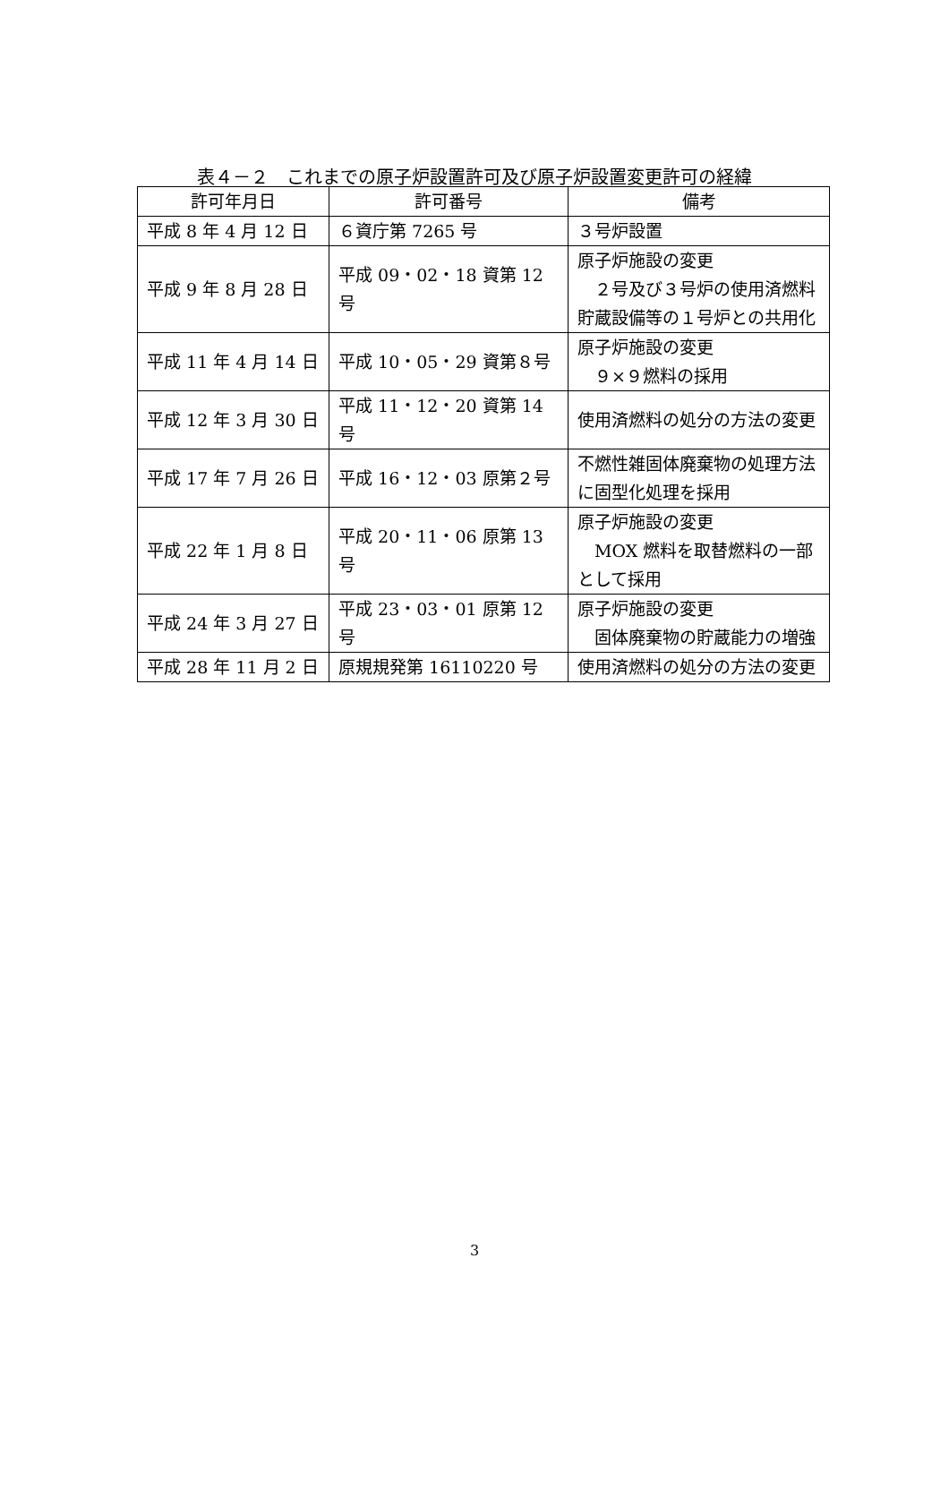表４－２　これまでの原子炉設置許可及び原子炉設置変更許可の経緯
| 許可年月日 | 許可番号 | 備考 |
| --- | --- | --- |
| 平成 8 年 4 月 12 日 | ６資庁第 7265 号 | ３号炉設置 |
| 平成 9 年 8 月 28 日 | 平成 09・02・18 資第 12 号 | 原子炉施設の変更 ２号及び３号炉の使用済燃料貯蔵設備等の１号炉との共用化 |
| 平成 11 年 4 月 14 日 | 平成 10・05・29 資第８号 | 原子炉施設の変更 ９×９燃料の採用 |
| 平成 12 年 3 月 30 日 | 平成 11・12・20 資第 14 号 | 使用済燃料の処分の方法の変更 |
| 平成 17 年 7 月 26 日 | 平成 16・12・03 原第２号 | 不燃性雑固体廃棄物の処理方法に固型化処理を採用 |
| 平成 22 年 1 月 8 日 | 平成 20・11・06 原第 13 号 | 原子炉施設の変更 MOX 燃料を取替燃料の一部として採用 |
| 平成 24 年 3 月 27 日 | 平成 23・03・01 原第 12 号 | 原子炉施設の変更 固体廃棄物の貯蔵能力の増強 |
| 平成 28 年 11 月 2 日 | 原規規発第 16110220 号 | 使用済燃料の処分の方法の変更 |
3